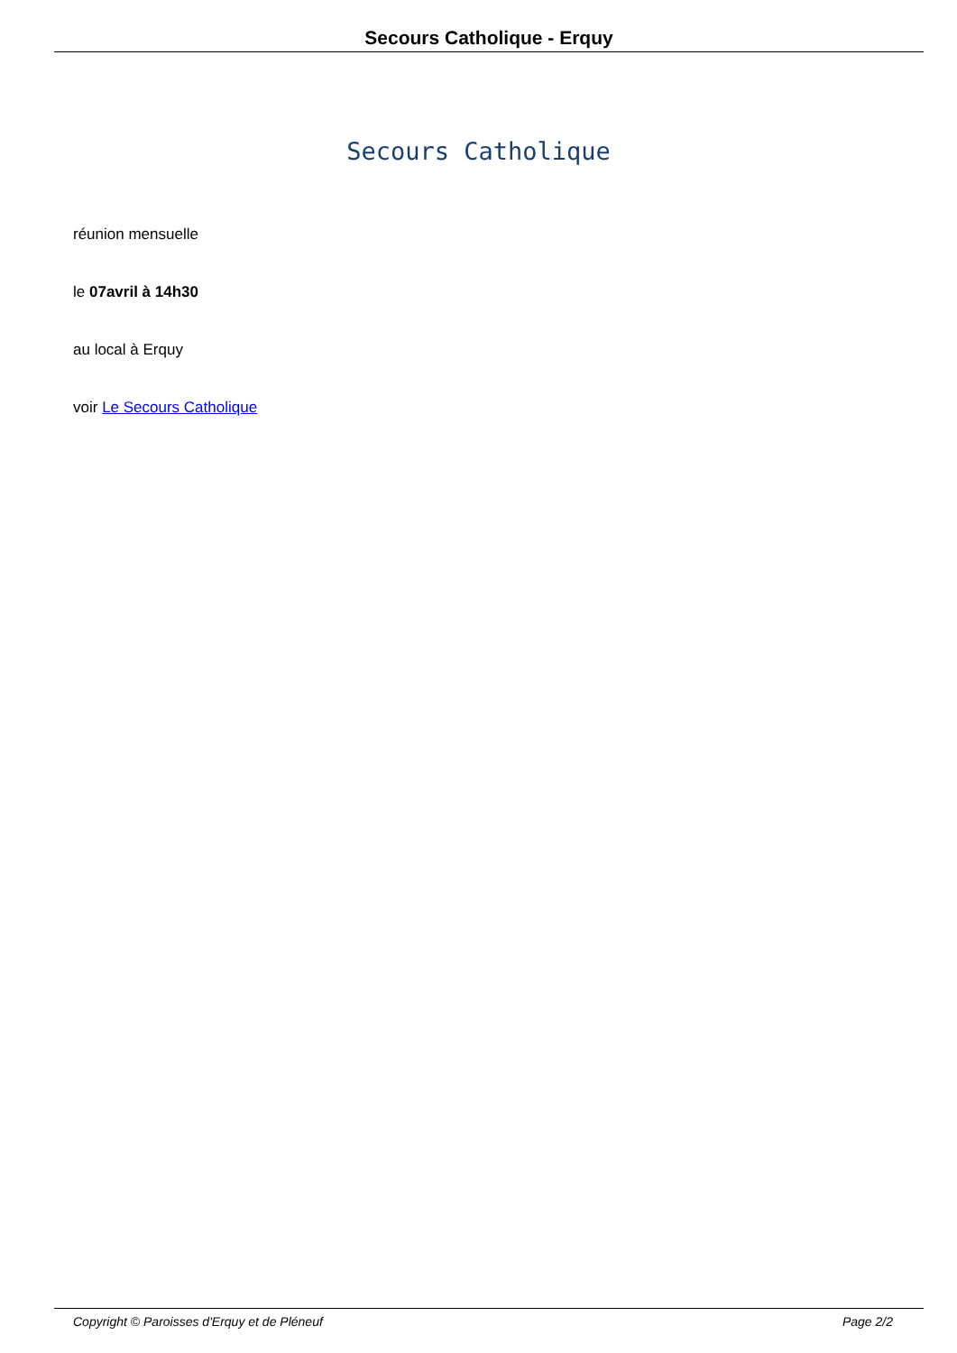Secours Catholique - Erquy
Secours Catholique
réunion mensuelle
le 07avril à 14h30
au local à Erquy
voir Le Secours Catholique
Copyright © Paroisses d'Erquy et de Pléneuf Page 2/2